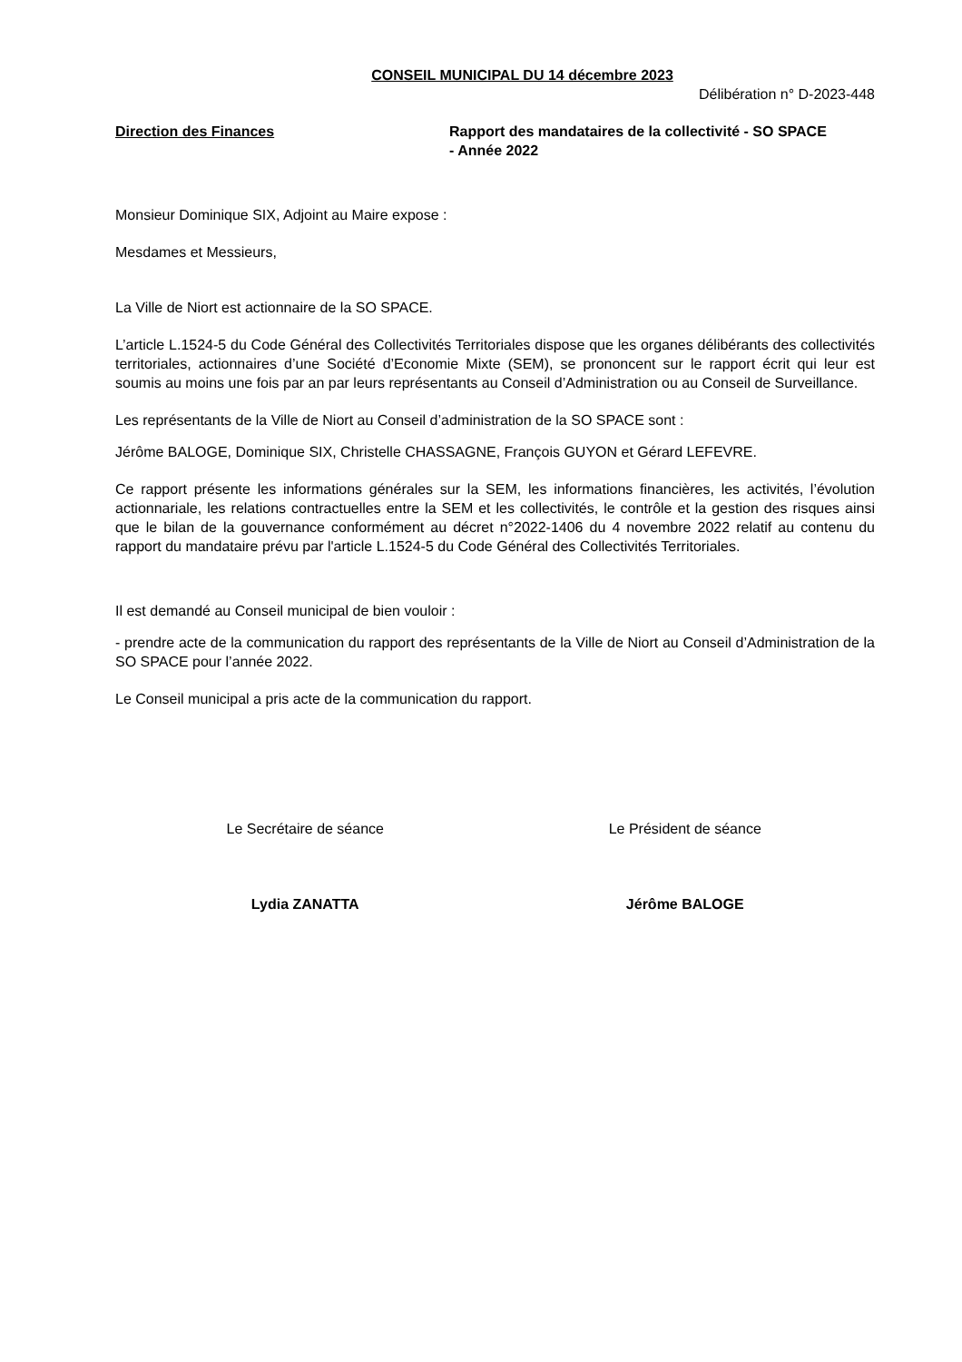CONSEIL MUNICIPAL DU 14 décembre 2023
Délibération n° D-2023-448
Direction des Finances Rapport des mandataires de la collectivité - SO SPACE - Année 2022
Monsieur Dominique SIX, Adjoint au Maire expose :
Mesdames et Messieurs,
La Ville de Niort est actionnaire de la SO SPACE.
L’article L.1524-5 du Code Général des Collectivités Territoriales dispose que les organes délibérants des collectivités territoriales, actionnaires d’une Société d’Economie Mixte (SEM), se prononcent sur le rapport écrit qui leur est soumis au moins une fois par an par leurs représentants au Conseil d’Administration ou au Conseil de Surveillance.
Les représentants de la Ville de Niort au Conseil d’administration de la SO SPACE sont :
Jérôme BALOGE, Dominique SIX, Christelle CHASSAGNE, François GUYON et Gérard LEFEVRE.
Ce rapport présente les informations générales sur la SEM, les informations financières, les activités, l’évolution actionnariale, les relations contractuelles entre la SEM et les collectivités, le contrôle et la gestion des risques ainsi que le bilan de la gouvernance conformément au décret n°2022-1406 du 4 novembre 2022 relatif au contenu du rapport du mandataire prévu par l'article L.1524-5 du Code Général des Collectivités Territoriales.
Il est demandé au Conseil municipal de bien vouloir :
- prendre acte de la communication du rapport des représentants de la Ville de Niort au Conseil d’Administration de la SO SPACE pour l’année 2022.
Le Conseil municipal a pris acte de la communication du rapport.
Le Secrétaire de séance Le Président de séance
Lydia ZANATTA Jérôme BALOGE